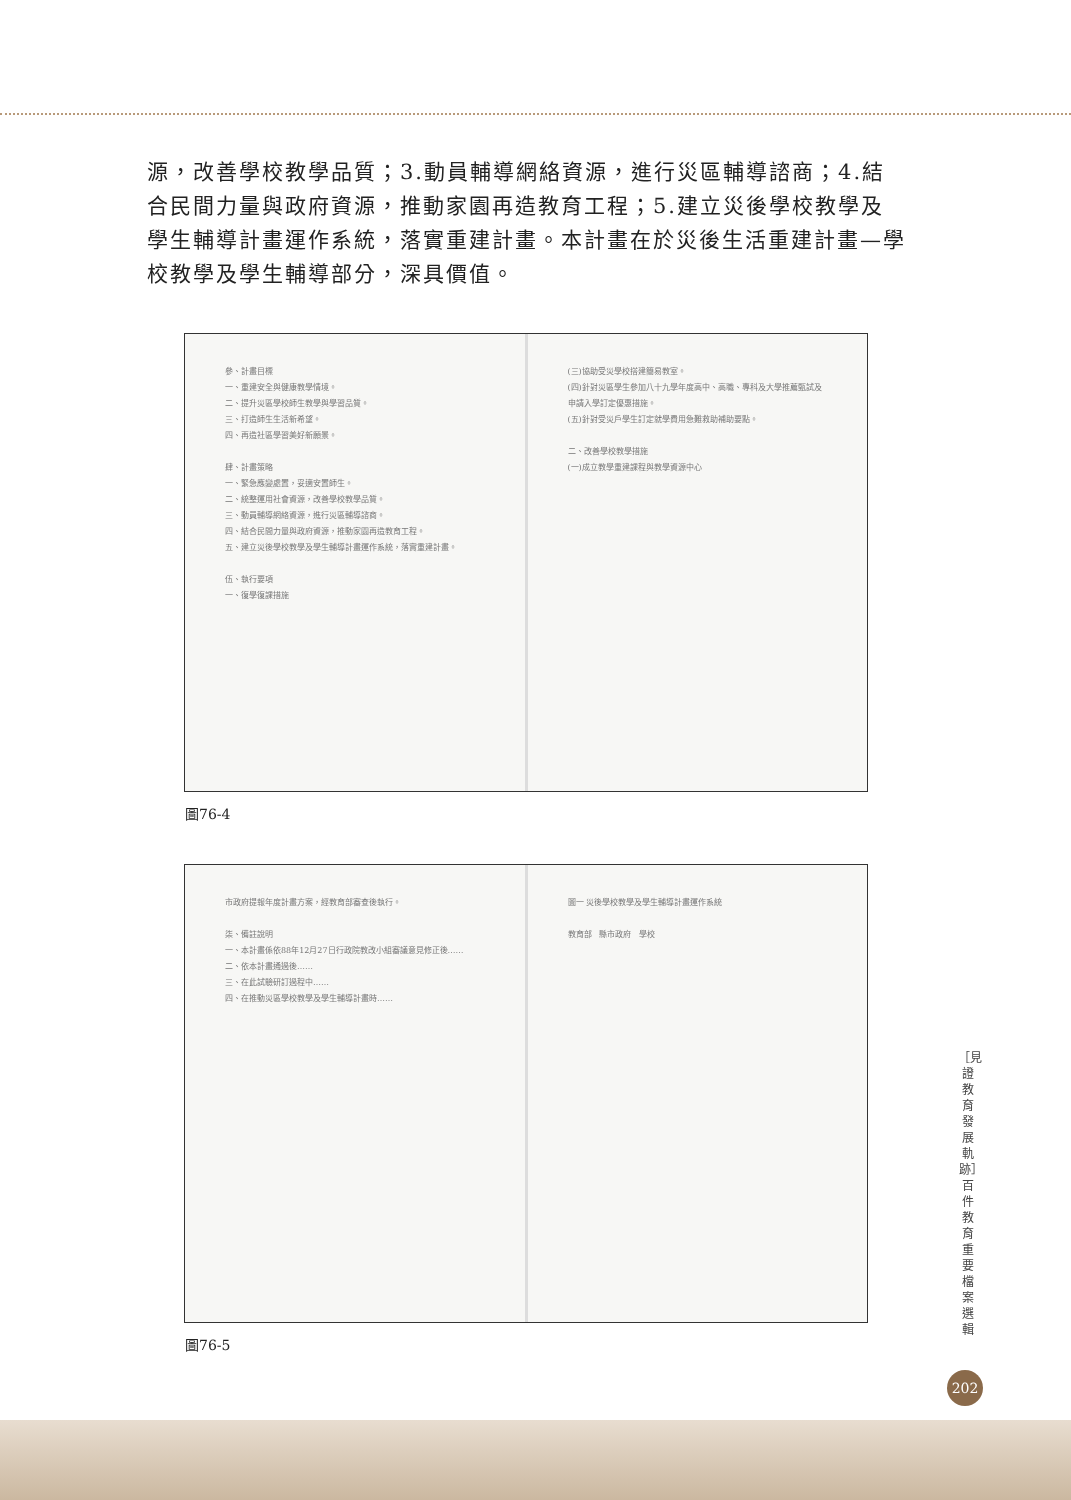源，改善學校教學品質；3.動員輔導網絡資源，進行災區輔導諮商；4.結合民間力量與政府資源，推動家園再造教育工程；5.建立災後學校教學及學生輔導計畫運作系統，落實重建計畫。本計畫在於災後生活重建計畫—學校教學及學生輔導部分，深具價值。
參、計畫目標
一、重建安全與健康教學情境。
二、提升災區學校師生教學與學習品質。
三、打造師生生活新希望。
四、再造社區學習美好新願景。
肆、計畫策略
一、緊急應變處置，妥適安置師生。
二、統整運用社會資源，改善學校教學品質。
三、動員輔導網絡資源，進行災區輔導諮商。
四、結合民間力量與政府資源，推動家園再造教育工程。
五、建立災後學校教學及學生輔導計畫運作系統，落實重建計畫。
伍、執行要項
一、復學復課措施
(三)協助受災學校搭建簡易教室。
(四)針對災區學生參加八十九學年度高中、高職、專科及大學推薦甄試及申請入學訂定優惠措施。
(五)針對受災戶學生訂定就學費用急難救助補助要點。
二、改善學校教學措施
(一)成立教學重建課程與教學資源中心
圖76-4
市政府提報年度計畫方案，經教育部審查後執行。
柒、備註說明
一、本計畫係依88年12月27日行政院教改小組審議意見修正後……
二、依本計畫通過後……
三、在此試驗研訂過程中……
四、在推動災區學校教學及學生輔導計畫時……
圖一 災後學校教學及學生輔導計畫運作系統
教育部 縣市政府 學校
圖76-5
［見證教育發展軌跡］百件教育重要檔案選輯
202